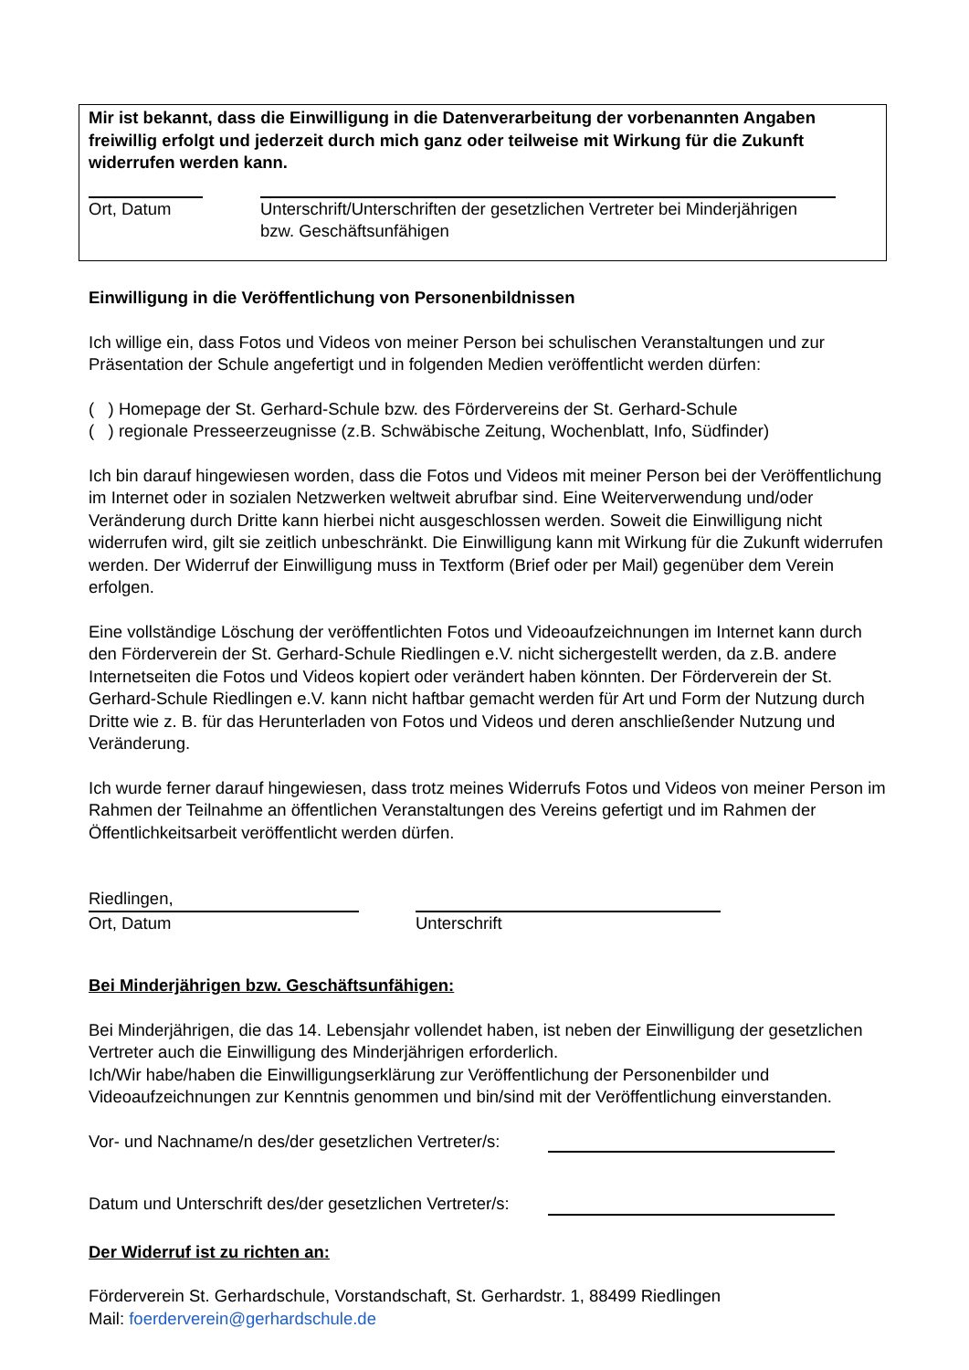Mir ist bekannt, dass die Einwilligung in die Datenverarbeitung der vorbenannten Angaben freiwillig erfolgt und jederzeit durch mich ganz oder teilweise mit Wirkung für die Zukunft widerrufen werden kann.
Ort, Datum Unterschrift/Unterschriften der gesetzlichen Vertreter bei Minderjährigen bzw. Geschäftsunfähigen
Einwilligung in die Veröffentlichung von Personenbildnissen
Ich willige ein, dass Fotos und Videos von meiner Person bei schulischen Veranstaltungen und zur Präsentation der Schule angefertigt und in folgenden Medien veröffentlicht werden dürfen:
( ) Homepage der St. Gerhard-Schule bzw. des Fördervereins der St. Gerhard-Schule
( ) regionale Presseerzeugnisse (z.B. Schwäbische Zeitung, Wochenblatt, Info, Südfinder)
Ich bin darauf hingewiesen worden, dass die Fotos und Videos mit meiner Person bei der Veröffentlichung im Internet oder in sozialen Netzwerken weltweit abrufbar sind. Eine Weiterverwendung und/oder Veränderung durch Dritte kann hierbei nicht ausgeschlossen werden. Soweit die Einwilligung nicht widerrufen wird, gilt sie zeitlich unbeschränkt. Die Einwilligung kann mit Wirkung für die Zukunft widerrufen werden. Der Widerruf der Einwilligung muss in Textform (Brief oder per Mail) gegenüber dem Verein erfolgen.
Eine vollständige Löschung der veröffentlichten Fotos und Videoaufzeichnungen im Internet kann durch den Förderverein der St. Gerhard-Schule Riedlingen e.V. nicht sichergestellt werden, da z.B. andere Internetseiten die Fotos und Videos kopiert oder verändert haben könnten. Der Förderverein der St. Gerhard-Schule Riedlingen e.V. kann nicht haftbar gemacht werden für Art und Form der Nutzung durch Dritte wie z. B. für das Herunterladen von Fotos und Videos und deren anschließender Nutzung und Veränderung.
Ich wurde ferner darauf hingewiesen, dass trotz meines Widerrufs Fotos und Videos von meiner Person im Rahmen der Teilnahme an öffentlichen Veranstaltungen des Vereins gefertigt und im Rahmen der Öffentlichkeitsarbeit veröffentlicht werden dürfen.
Riedlingen,
Ort, Datum
Unterschrift
Bei Minderjährigen bzw. Geschäftsunfähigen:
Bei Minderjährigen, die das 14. Lebensjahr vollendet haben, ist neben der Einwilligung der gesetzlichen Vertreter auch die Einwilligung des Minderjährigen erforderlich.
Ich/Wir habe/haben die Einwilligungserklärung zur Veröffentlichung der Personenbilder und Videoaufzeichnungen zur Kenntnis genommen und bin/sind mit der Veröffentlichung einverstanden.
Vor- und Nachname/n des/der gesetzlichen Vertreter/s:
Datum und Unterschrift des/der gesetzlichen Vertreter/s:
Der Widerruf ist zu richten an:
Förderverein St. Gerhardschule, Vorstandschaft, St. Gerhardstr. 1, 88499 Riedlingen
Mail: foerderverein@gerhardschule.de